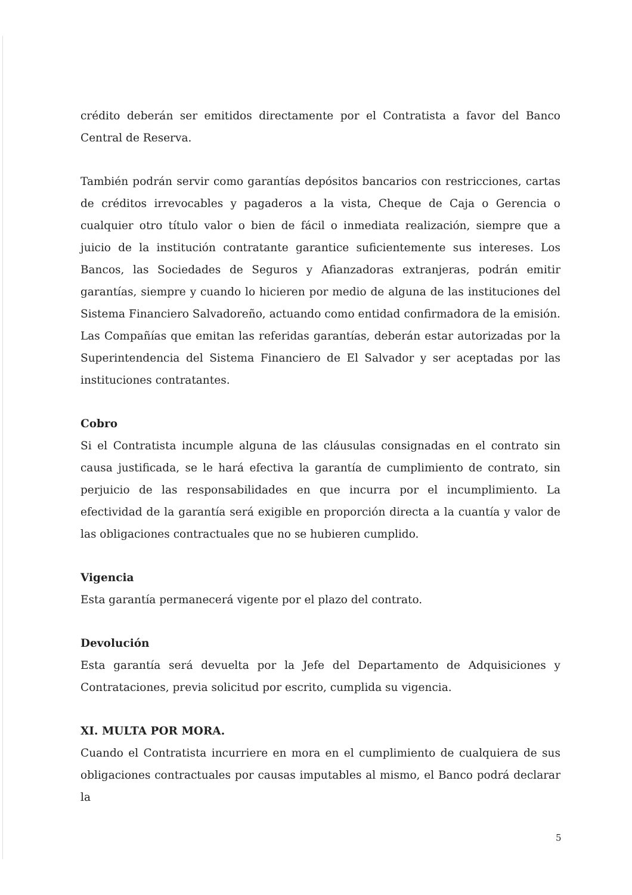crédito deberán ser emitidos directamente por el Contratista a favor del Banco Central de Reserva.
También podrán servir como garantías depósitos bancarios con restricciones, cartas de créditos irrevocables y pagaderos a la vista, Cheque de Caja o Gerencia o cualquier otro título valor o bien de fácil o inmediata realización, siempre que a juicio de la institución contratante garantice suficientemente sus intereses. Los Bancos, las Sociedades de Seguros y Afianzadoras extranjeras, podrán emitir garantías, siempre y cuando lo hicieren por medio de alguna de las instituciones del Sistema Financiero Salvadoreño, actuando como entidad confirmadora de la emisión. Las Compañías que emitan las referidas garantías, deberán estar autorizadas por la Superintendencia del Sistema Financiero de El Salvador y ser aceptadas por las instituciones contratantes.
Cobro
Si el Contratista incumple alguna de las cláusulas consignadas en el contrato sin causa justificada, se le hará efectiva la garantía de cumplimiento de contrato, sin perjuicio de las responsabilidades en que incurra por el incumplimiento. La efectividad de la garantía será exigible en proporción directa a la cuantía y valor de las obligaciones contractuales que no se hubieren cumplido.
Vigencia
Esta garantía permanecerá vigente por el plazo del contrato.
Devolución
Esta garantía será devuelta por la Jefe del Departamento de Adquisiciones y Contrataciones, previa solicitud por escrito, cumplida su vigencia.
XI. MULTA POR MORA.
Cuando el Contratista incurriere en mora en el cumplimiento de cualquiera de sus obligaciones contractuales por causas imputables al mismo, el Banco podrá declarar la
5